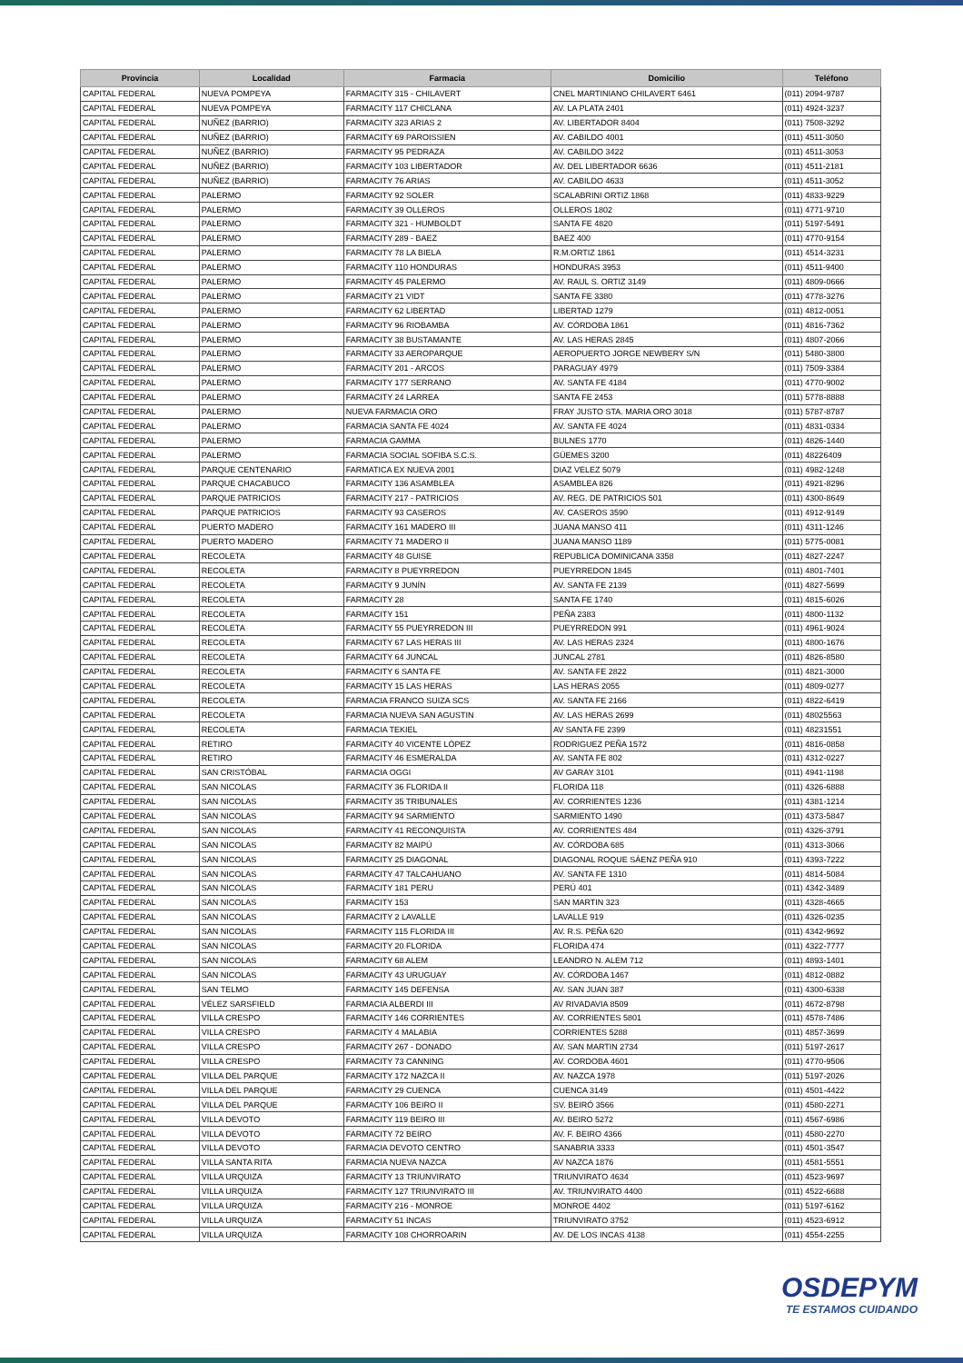| Provincia | Localidad | Farmacia | Domicilio | Teléfono |
| --- | --- | --- | --- | --- |
| CAPITAL FEDERAL | NUEVA POMPEYA | FARMACITY 315 - CHILAVERT | CNEL MARTINIANO CHILAVERT 6461 | (011) 2094-9787 |
| CAPITAL FEDERAL | NUEVA POMPEYA | FARMACITY 117 CHICLANA | AV. LA PLATA 2401 | (011) 4924-3237 |
| CAPITAL FEDERAL | NUÑEZ (BARRIO) | FARMACITY 323 ARIAS 2 | AV. LIBERTADOR 8404 | (011) 7508-3292 |
| CAPITAL FEDERAL | NUÑEZ (BARRIO) | FARMACITY 69 PAROISSIEN | AV. CABILDO 4001 | (011) 4511-3050 |
| CAPITAL FEDERAL | NUÑEZ (BARRIO) | FARMACITY 95 PEDRAZA | AV. CABILDO 3422 | (011) 4511-3053 |
| CAPITAL FEDERAL | NUÑEZ (BARRIO) | FARMACITY 103 LIBERTADOR | AV. DEL LIBERTADOR 6636 | (011) 4511-2181 |
| CAPITAL FEDERAL | NUÑEZ (BARRIO) | FARMACITY 76 ARIAS | AV. CABILDO 4633 | (011) 4511-3052 |
| CAPITAL FEDERAL | PALERMO | FARMACITY 92 SOLER | SCALABRINI ORTIZ 1868 | (011) 4833-9229 |
| CAPITAL FEDERAL | PALERMO | FARMACITY 39 OLLEROS | OLLEROS 1802 | (011) 4771-9710 |
| CAPITAL FEDERAL | PALERMO | FARMACITY 321 - HUMBOLDT | SANTA FE 4820 | (011) 5197-5491 |
| CAPITAL FEDERAL | PALERMO | FARMACITY 289 - BAEZ | BAEZ 400 | (011) 4770-9154 |
| CAPITAL FEDERAL | PALERMO | FARMACITY 78 LA BIELA | R.M.ORTIZ 1861 | (011) 4514-3231 |
| CAPITAL FEDERAL | PALERMO | FARMACITY 110 HONDURAS | HONDURAS 3953 | (011) 4511-9400 |
| CAPITAL FEDERAL | PALERMO | FARMACITY 45 PALERMO | AV. RAUL S. ORTIZ 3149 | (011) 4809-0666 |
| CAPITAL FEDERAL | PALERMO | FARMACITY 21 VIDT | SANTA FE 3380 | (011) 4778-3276 |
| CAPITAL FEDERAL | PALERMO | FARMACITY 62 LIBERTAD | LIBERTAD 1279 | (011) 4812-0051 |
| CAPITAL FEDERAL | PALERMO | FARMACITY 96 RIOBAMBA | AV. CÓRDOBA 1861 | (011) 4816-7362 |
| CAPITAL FEDERAL | PALERMO | FARMACITY 38 BUSTAMANTE | AV. LAS HERAS 2845 | (011) 4807-2066 |
| CAPITAL FEDERAL | PALERMO | FARMACITY 33 AEROPARQUE | AEROPUERTO JORGE NEWBERY S/N | (011) 5480-3800 |
| CAPITAL FEDERAL | PALERMO | FARMACITY 201 - ARCOS | PARAGUAY 4979 | (011) 7509-3384 |
| CAPITAL FEDERAL | PALERMO | FARMACITY 177 SERRANO | AV. SANTA FE 4184 | (011) 4770-9002 |
| CAPITAL FEDERAL | PALERMO | FARMACITY 24 LARREA | SANTA FE 2453 | (011) 5778-8888 |
| CAPITAL FEDERAL | PALERMO | NUEVA FARMACIA ORO | FRAY JUSTO STA. MARIA ORO 3018 | (011) 5787-8787 |
| CAPITAL FEDERAL | PALERMO | FARMACIA SANTA FE 4024 | AV. SANTA FE 4024 | (011) 4831-0334 |
| CAPITAL FEDERAL | PALERMO | FARMACIA GAMMA | BULNES 1770 | (011) 4826-1440 |
| CAPITAL FEDERAL | PALERMO | FARMACIA SOCIAL SOFIBA S.C.S. | GÜEMES 3200 | (011) 48226409 |
| CAPITAL FEDERAL | PARQUE CENTENARIO | FARMATICA EX NUEVA 2001 | DIAZ VELEZ 5079 | (011) 4982-1248 |
| CAPITAL FEDERAL | PARQUE CHACABUCO | FARMACITY 136 ASAMBLEA | ASAMBLEA 826 | (011) 4921-8296 |
| CAPITAL FEDERAL | PARQUE PATRICIOS | FARMACITY 217 - PATRICIOS | AV. REG. DE PATRICIOS 501 | (011) 4300-8649 |
| CAPITAL FEDERAL | PARQUE PATRICIOS | FARMACITY 93 CASEROS | AV. CASEROS 3590 | (011) 4912-9149 |
| CAPITAL FEDERAL | PUERTO MADERO | FARMACITY 161 MADERO III | JUANA MANSO 411 | (011) 4311-1246 |
| CAPITAL FEDERAL | PUERTO MADERO | FARMACITY 71 MADERO II | JUANA MANSO 1189 | (011) 5775-0081 |
| CAPITAL FEDERAL | RECOLETA | FARMACITY 48 GUISE | REPUBLICA DOMINICANA 3358 | (011) 4827-2247 |
| CAPITAL FEDERAL | RECOLETA | FARMACITY 8 PUEYRREDON | PUEYRREDON 1845 | (011) 4801-7401 |
| CAPITAL FEDERAL | RECOLETA | FARMACITY 9 JUNÍN | AV. SANTA FE 2139 | (011) 4827-5699 |
| CAPITAL FEDERAL | RECOLETA | FARMACITY 28 | SANTA FE 1740 | (011) 4815-6026 |
| CAPITAL FEDERAL | RECOLETA | FARMACITY 151 | PEÑA 2383 | (011) 4800-1132 |
| CAPITAL FEDERAL | RECOLETA | FARMACITY 55 PUEYRREDON III | PUEYRREDON 991 | (011) 4961-9024 |
| CAPITAL FEDERAL | RECOLETA | FARMACITY 67 LAS HERAS III | AV. LAS HERAS 2324 | (011) 4800-1676 |
| CAPITAL FEDERAL | RECOLETA | FARMACITY 64 JUNCAL | JUNCAL 2781 | (011) 4826-8580 |
| CAPITAL FEDERAL | RECOLETA | FARMACITY 6 SANTA FE | AV. SANTA FE 2822 | (011) 4821-3000 |
| CAPITAL FEDERAL | RECOLETA | FARMACITY 15 LAS HERAS | LAS HERAS 2055 | (011) 4809-0277 |
| CAPITAL FEDERAL | RECOLETA | FARMACIA FRANCO SUIZA SCS | AV. SANTA FE 2166 | (011) 4822-6419 |
| CAPITAL FEDERAL | RECOLETA | FARMACIA NUEVA SAN AGUSTIN | AV. LAS HERAS 2699 | (011) 48025563 |
| CAPITAL FEDERAL | RECOLETA | FARMACIA TEKIEL | AV SANTA FE 2399 | (011) 48231551 |
| CAPITAL FEDERAL | RETIRO | FARMACITY 40 VICENTE LÓPEZ | RODRIGUEZ PEÑA 1572 | (011) 4816-0858 |
| CAPITAL FEDERAL | RETIRO | FARMACITY 46 ESMERALDA | AV. SANTA FE 802 | (011) 4312-0227 |
| CAPITAL FEDERAL | SAN CRISTÓBAL | FARMACIA OGGI | AV GARAY 3101 | (011) 4941-1198 |
| CAPITAL FEDERAL | SAN NICOLAS | FARMACITY 36 FLORIDA II | FLORIDA 118 | (011) 4326-6888 |
| CAPITAL FEDERAL | SAN NICOLAS | FARMACITY 35 TRIBUNALES | AV. CORRIENTES 1236 | (011) 4381-1214 |
| CAPITAL FEDERAL | SAN NICOLAS | FARMACITY 94 SARMIENTO | SARMIENTO 1490 | (011) 4373-5847 |
| CAPITAL FEDERAL | SAN NICOLAS | FARMACITY 41 RECONQUISTA | AV. CORRIENTES 484 | (011) 4326-3791 |
| CAPITAL FEDERAL | SAN NICOLAS | FARMACITY 82 MAIPÚ | AV. CÓRDOBA 685 | (011) 4313-3066 |
| CAPITAL FEDERAL | SAN NICOLAS | FARMACITY 25 DIAGONAL | DIAGONAL ROQUE SÁENZ PEÑA 910 | (011) 4393-7222 |
| CAPITAL FEDERAL | SAN NICOLAS | FARMACITY 47 TALCAHUANO | AV. SANTA FE 1310 | (011) 4814-5084 |
| CAPITAL FEDERAL | SAN NICOLAS | FARMACITY 181 PERU | PERÚ 401 | (011) 4342-3489 |
| CAPITAL FEDERAL | SAN NICOLAS | FARMACITY 153 | SAN MARTIN 323 | (011) 4328-4665 |
| CAPITAL FEDERAL | SAN NICOLAS | FARMACITY 2 LAVALLE | LAVALLE 919 | (011) 4326-0235 |
| CAPITAL FEDERAL | SAN NICOLAS | FARMACITY 115 FLORIDA III | AV. R.S. PEÑA 620 | (011) 4342-9692 |
| CAPITAL FEDERAL | SAN NICOLAS | FARMACITY 20 FLORIDA | FLORIDA 474 | (011) 4322-7777 |
| CAPITAL FEDERAL | SAN NICOLAS | FARMACITY 68 ALEM | LEANDRO N. ALEM 712 | (011) 4893-1401 |
| CAPITAL FEDERAL | SAN NICOLAS | FARMACITY 43 URUGUAY | AV. CÓRDOBA 1467 | (011) 4812-0882 |
| CAPITAL FEDERAL | SAN TELMO | FARMACITY 145 DEFENSA | AV. SAN JUAN 387 | (011) 4300-6338 |
| CAPITAL FEDERAL | VÉLEZ SARSFIELD | FARMACIA ALBERDI III | AV RIVADAVIA 8509 | (011) 4672-8798 |
| CAPITAL FEDERAL | VILLA CRESPO | FARMACITY 146 CORRIENTES | AV. CORRIENTES 5801 | (011) 4578-7486 |
| CAPITAL FEDERAL | VILLA CRESPO | FARMACITY 4 MALABIA | CORRIENTES 5288 | (011) 4857-3699 |
| CAPITAL FEDERAL | VILLA CRESPO | FARMACITY 267 - DONADO | AV. SAN MARTIN 2734 | (011) 5197-2617 |
| CAPITAL FEDERAL | VILLA CRESPO | FARMACITY 73 CANNING | AV. CORDOBA 4601 | (011) 4770-9506 |
| CAPITAL FEDERAL | VILLA DEL PARQUE | FARMACITY 172 NAZCA II | AV. NAZCA 1978 | (011) 5197-2026 |
| CAPITAL FEDERAL | VILLA DEL PARQUE | FARMACITY 29 CUENCA | CUENCA 3149 | (011) 4501-4422 |
| CAPITAL FEDERAL | VILLA DEL PARQUE | FARMACITY 106 BEIRO II | SV. BEIRÓ 3566 | (011) 4580-2271 |
| CAPITAL FEDERAL | VILLA DEVOTO | FARMACITY 119 BEIRO III | AV. BEIRO 5272 | (011) 4567-6986 |
| CAPITAL FEDERAL | VILLA DEVOTO | FARMACITY 72 BEIRO | AV. F. BEIRO 4366 | (011) 4580-2270 |
| CAPITAL FEDERAL | VILLA DEVOTO | FARMACIA DEVOTO CENTRO | SANABRIA 3333 | (011) 4501-3547 |
| CAPITAL FEDERAL | VILLA SANTA RITA | FARMACIA NUEVA NAZCA | AV NAZCA 1876 | (011) 4581-5551 |
| CAPITAL FEDERAL | VILLA URQUIZA | FARMACITY 13 TRIUNVIRATO | TRIUNVIRATO 4634 | (011) 4523-9697 |
| CAPITAL FEDERAL | VILLA URQUIZA | FARMACITY 127 TRIUNVIRATO III | AV. TRIUNVIRATO 4400 | (011) 4522-6688 |
| CAPITAL FEDERAL | VILLA URQUIZA | FARMACITY 216 - MONROE | MONROE 4402 | (011) 5197-6162 |
| CAPITAL FEDERAL | VILLA URQUIZA | FARMACITY 51 INCAS | TRIUNVIRATO 3752 | (011) 4523-6912 |
| CAPITAL FEDERAL | VILLA URQUIZA | FARMACITY 108 CHORROARIN | AV. DE LOS INCAS 4138 | (011) 4554-2255 |
OSDEPYM
TE ESTAMOS CUIDANDO